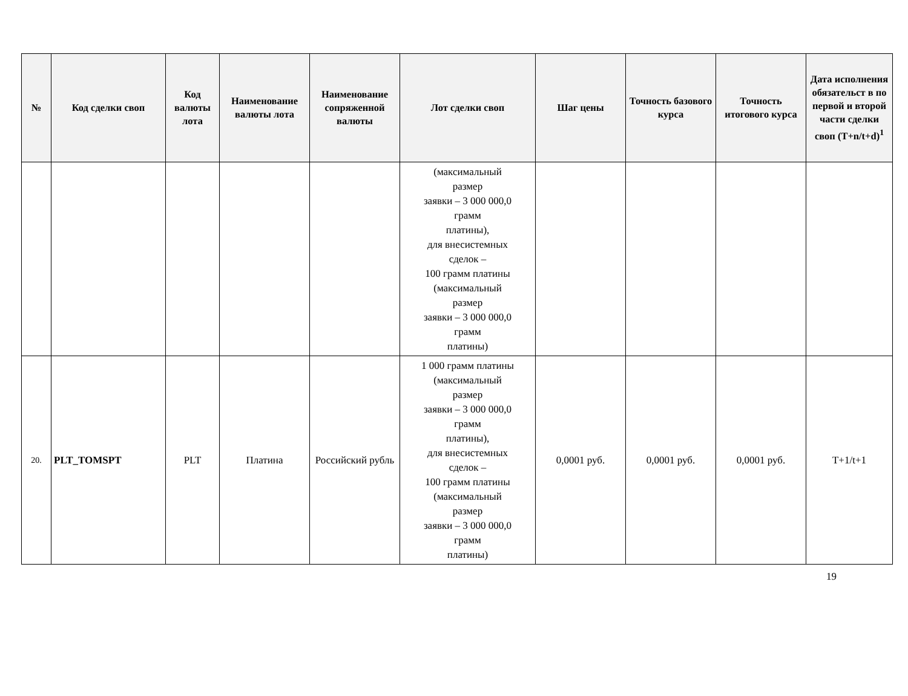| № | Код сделки своп | Код валюты лота | Наименование валюты лота | Наименование сопряженной валюты | Лот сделки своп | Шаг цены | Точность базового курса | Точность итогового курса | Дата исполнения обязательст в по первой и второй части сделки своп (T+n/t+d)<sup>1</sup> |
| --- | --- | --- | --- | --- | --- | --- | --- | --- | --- |
| | | | | | (максимальный размер заявки – 3 000 000,0 грамм платины), для внесистемных сделок – 100 грамм платины (максимальный размер заявки – 3 000 000,0 грамм платины) | | | | |
| 20. | PLT_TOMSPT | PLT | Платина | Российский рубль | 1 000 грамм платины (максимальный размер заявки – 3 000 000,0 грамм платины), для внесистемных сделок – 100 грамм платины (максимальный размер заявки – 3 000 000,0 грамм платины) | 0,0001 руб. | 0,0001 руб. | 0,0001 руб. | T+1/t+1 |
19